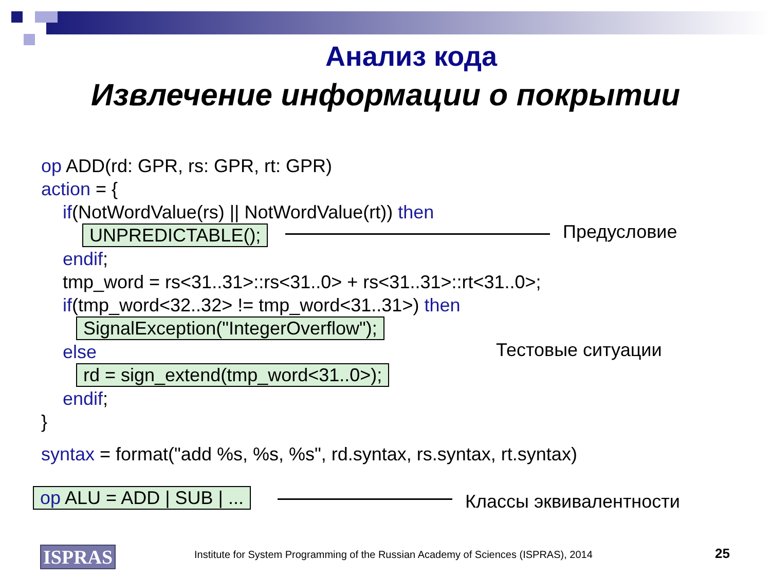Анализ кода
Извлечение информации о покрытии
op ADD(rd: GPR, rs: GPR, rt: GPR)
action = {
if(NotWordValue(rs) || NotWordValue(rt)) then
UNPREDICTABLE();
endif;
tmp_word = rs<31..31>::rs<31..0> + rs<31..31>::rt<31..0>;
if(tmp_word<32..32> != tmp_word<31..31>) then
SignalException("IntegerOverflow");
else
rd = sign_extend(tmp_word<31..0>);
endif;
}
syntax = format("add %s, %s, %s", rd.syntax, rs.syntax, rt.syntax)
op ALU = ADD | SUB | ...
Предусловие
Тестовые ситуации
Классы эквивалентности
ISPRAS
Institute for System Programming of the Russian Academy of Sciences (ISPRAS), 2014
25